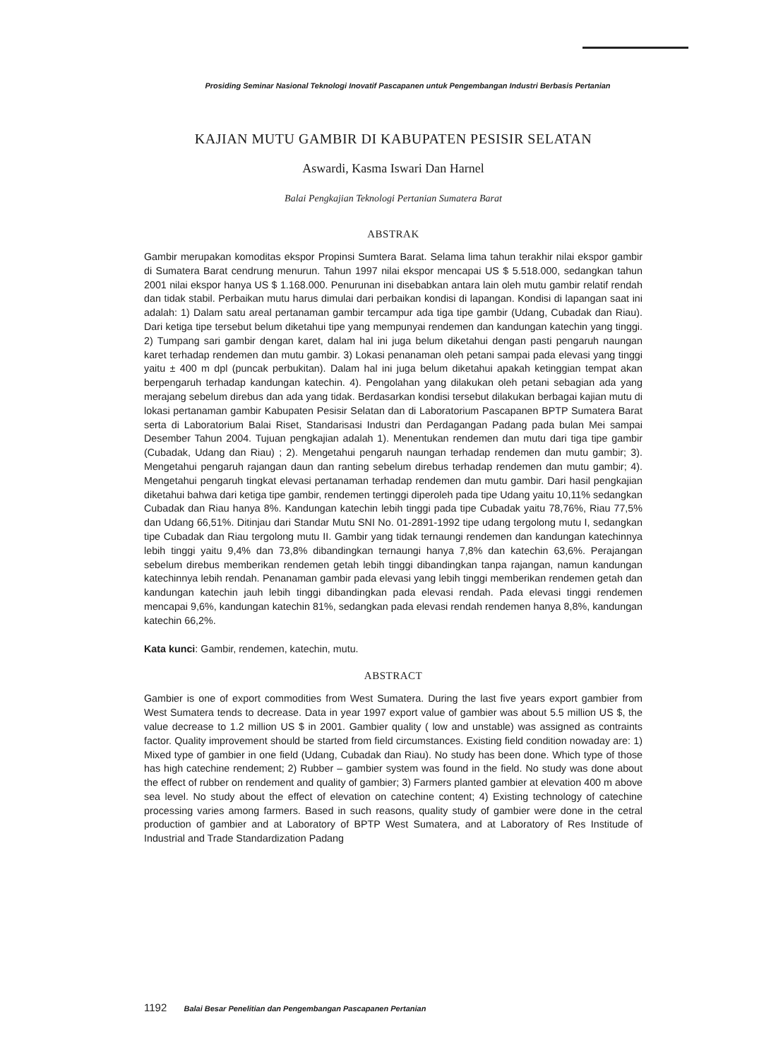Prosiding Seminar Nasional Teknologi Inovatif Pascapanen untuk Pengembangan Industri Berbasis Pertanian
KAJIAN MUTU GAMBIR DI KABUPATEN PESISIR SELATAN
Aswardi, Kasma Iswari Dan Harnel
Balai Pengkajian Teknologi Pertanian Sumatera Barat
ABSTRAK
Gambir merupakan komoditas ekspor Propinsi Sumtera Barat. Selama lima tahun terakhir nilai ekspor gambir di Sumatera Barat cendrung menurun. Tahun 1997 nilai ekspor mencapai US $ 5.518.000, sedangkan tahun 2001 nilai ekspor hanya US $ 1.168.000. Penurunan ini disebabkan antara lain oleh mutu gambir relatif rendah dan tidak stabil. Perbaikan mutu harus dimulai dari perbaikan kondisi di lapangan. Kondisi di lapangan saat ini adalah: 1) Dalam satu areal pertanaman gambir tercampur ada tiga tipe gambir (Udang, Cubadak dan Riau). Dari ketiga tipe tersebut belum diketahui tipe yang mempunyai rendemen dan kandungan katechin yang tinggi. 2) Tumpang sari gambir dengan karet, dalam hal ini juga belum diketahui dengan pasti pengaruh naungan karet terhadap rendemen dan mutu gambir. 3) Lokasi penanaman oleh petani sampai pada elevasi yang tinggi yaitu ± 400 m dpl (puncak perbukitan). Dalam hal ini juga belum diketahui apakah ketinggian tempat akan berpengaruh terhadap kandungan katechin. 4). Pengolahan yang dilakukan oleh petani sebagian ada yang merajang sebelum direbus dan ada yang tidak. Berdasarkan kondisi tersebut dilakukan berbagai kajian mutu di lokasi pertanaman gambir Kabupaten Pesisir Selatan dan di Laboratorium Pascapanen BPTP Sumatera Barat serta di Laboratorium Balai Riset, Standarisasi Industri dan Perdagangan Padang pada bulan Mei sampai Desember Tahun 2004. Tujuan pengkajian adalah 1). Menentukan rendemen dan mutu dari tiga tipe gambir (Cubadak, Udang dan Riau) ; 2). Mengetahui pengaruh naungan terhadap rendemen dan mutu gambir; 3). Mengetahui pengaruh rajangan daun dan ranting sebelum direbus terhadap rendemen dan mutu gambir; 4). Mengetahui pengaruh tingkat elevasi pertanaman terhadap rendemen dan mutu gambir. Dari hasil pengkajian diketahui bahwa dari ketiga tipe gambir, rendemen tertinggi diperoleh pada tipe Udang yaitu 10,11% sedangkan Cubadak dan Riau hanya 8%. Kandungan katechin lebih tinggi pada tipe Cubadak yaitu 78,76%, Riau 77,5% dan Udang 66,51%. Ditinjau dari Standar Mutu SNI No. 01-2891-1992 tipe udang tergolong mutu I, sedangkan tipe Cubadak dan Riau tergolong mutu II. Gambir yang tidak ternaungi rendemen dan kandungan katechinnya lebih tinggi yaitu 9,4% dan 73,8% dibandingkan ternaungi hanya 7,8% dan katechin 63,6%. Perajangan sebelum direbus memberikan rendemen getah lebih tinggi dibandingkan tanpa rajangan, namun kandungan katechinnya lebih rendah. Penanaman gambir pada elevasi yang lebih tinggi memberikan rendemen getah dan kandungan katechin jauh lebih tinggi dibandingkan pada elevasi rendah. Pada elevasi tinggi rendemen mencapai 9,6%, kandungan katechin 81%, sedangkan pada elevasi rendah rendemen hanya 8,8%, kandungan katechin 66,2%.
Kata kunci: Gambir, rendemen, katechin, mutu.
ABSTRACT
Gambier is one of export commodities from West Sumatera. During the last five years export gambier from West Sumatera tends to decrease. Data in year 1997 export value of gambier was about 5.5 million US $, the value decrease to 1.2 million US $ in 2001. Gambier quality ( low and unstable) was assigned as contraints factor. Quality improvement should be started from field circumstances. Existing field condition nowaday are: 1) Mixed type of gambier in one field (Udang, Cubadak dan Riau). No study has been done. Which type of those has high catechine rendement; 2) Rubber – gambier system was found in the field. No study was done about the effect of rubber on rendement and quality of gambier; 3) Farmers planted gambier at elevation 400 m above sea level. No study about the effect of elevation on catechine content; 4) Existing technology of catechine processing varies among farmers. Based in such reasons, quality study of gambier were done in the cetral production of gambier and at Laboratory of BPTP West Sumatera, and at Laboratory of Res Institude of Industrial and Trade Standardization Padang
1192 Balai Besar Penelitian dan Pengembangan Pascapanen Pertanian